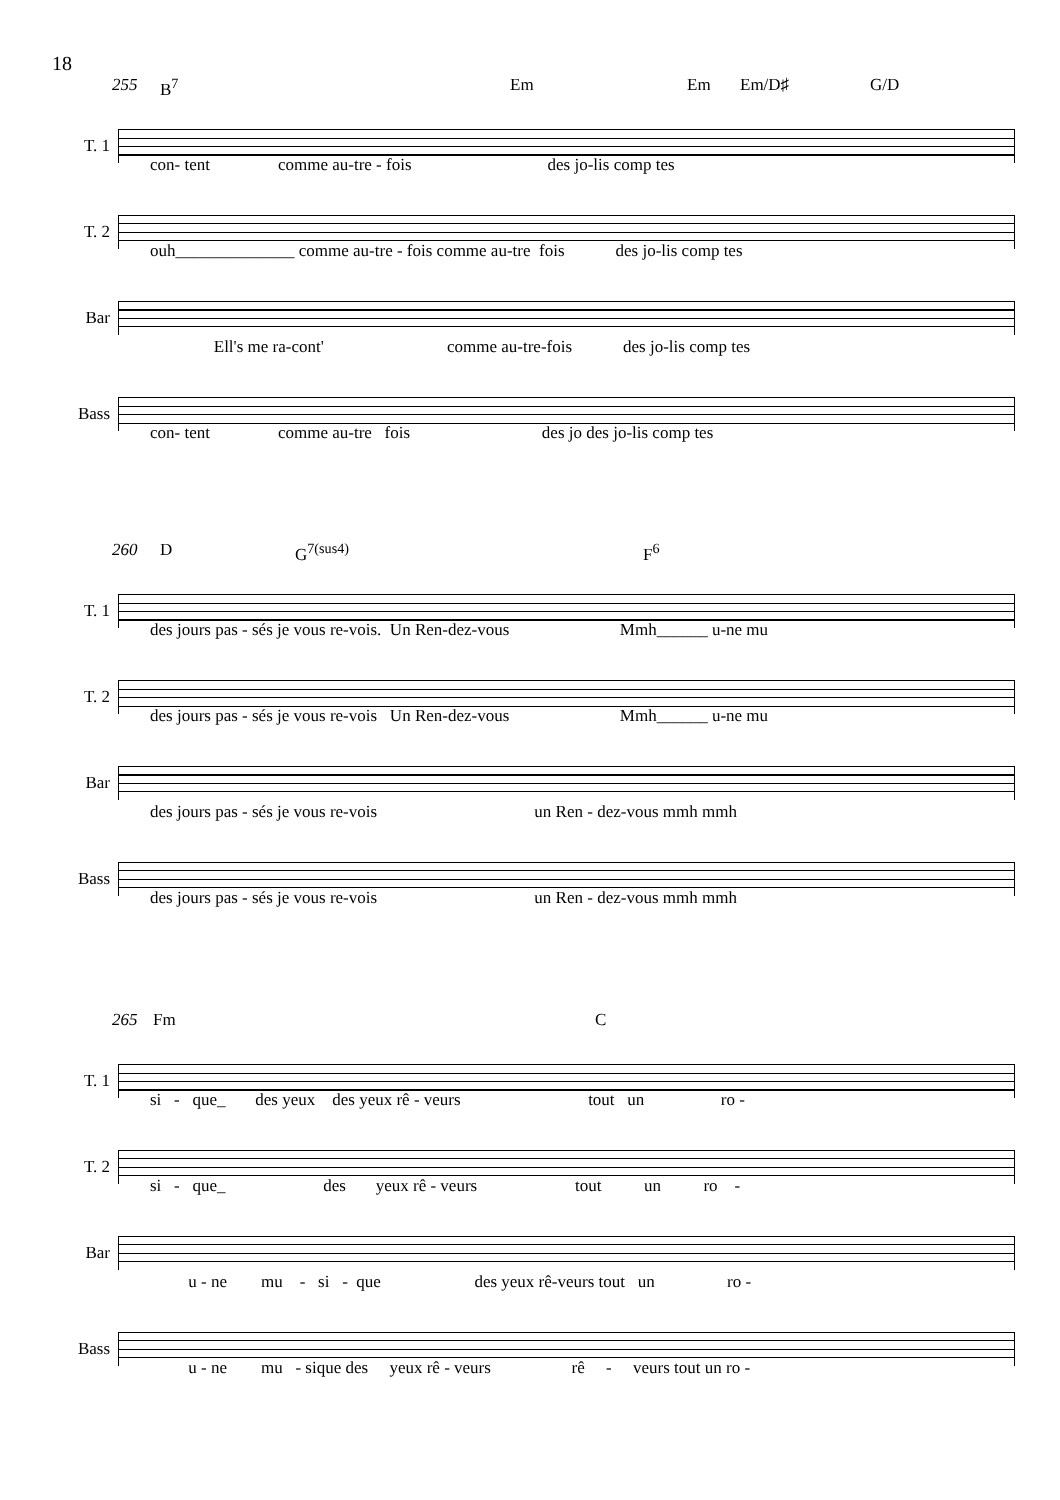18
255 B<sup>7</sup> Em Em Em/D♯ G/D
T. 1
con- tent comme au-tre - fois des jo-lis comp tes
T. 2
ouh______________ comme au-tre - fois comme au-tre fois des jo-lis comp tes
Bar
Ell's me ra-cont' comme au-tre-fois des jo-lis comp tes
Bass
con- tent comme au-tre fois des jo des jo-lis comp tes
260 D G<sup>7(sus4)</sup> F<sup>6</sup>
T. 1
des jours pas - sés je vous re-vois. Un Ren-dez-vous Mmh______ u-ne mu
T. 2
des jours pas - sés je vous re-vois Un Ren-dez-vous Mmh______ u-ne mu
Bar
des jours pas - sés je vous re-vois un Ren - dez-vous mmh mmh
Bass
des jours pas - sés je vous re-vois un Ren - dez-vous mmh mmh
265 Fm C
T. 1
si - que_ des yeux des yeux rê - veurs tout un ro -
T. 2
si - que_ des yeux rê - veurs tout un ro -
Bar
u - ne mu - si - que des yeux rê-veurs tout un ro -
Bass
u - ne mu - sique des yeux rê - veurs rê - veurs tout un ro -